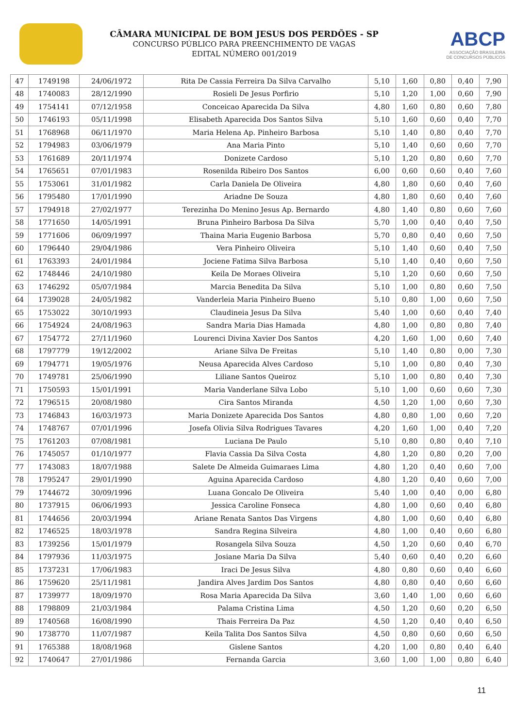CÂMARA MUNICIPAL DE BOM JESUS DOS PERDÕES - SP
CONCURSO PÚBLICO PARA PREENCHIMENTO DE VAGAS
EDITAL NÚMERO 001/2019
ABCP
ASSOCIAÇÃO BRASILEIRA
DE CONCURSOS PÚBLICOS
| 47 | 1749198 | 24/06/1972 | Rita De Cassia Ferreira Da Silva Carvalho | 5,10 | 1,60 | 0,80 | 0,40 | 7,90 |
| 48 | 1740083 | 28/12/1990 | Rosieli De Jesus Porfirio | 5,10 | 1,20 | 1,00 | 0,60 | 7,90 |
| 49 | 1754141 | 07/12/1958 | Conceicao Aparecida Da Silva | 4,80 | 1,60 | 0,80 | 0,60 | 7,80 |
| 50 | 1746193 | 05/11/1998 | Elisabeth Aparecida Dos Santos Silva | 5,10 | 1,60 | 0,60 | 0,40 | 7,70 |
| 51 | 1768968 | 06/11/1970 | Maria Helena Ap. Pinheiro Barbosa | 5,10 | 1,40 | 0,80 | 0,40 | 7,70 |
| 52 | 1794983 | 03/06/1979 | Ana Maria Pinto | 5,10 | 1,40 | 0,60 | 0,60 | 7,70 |
| 53 | 1761689 | 20/11/1974 | Donizete Cardoso | 5,10 | 1,20 | 0,80 | 0,60 | 7,70 |
| 54 | 1765651 | 07/01/1983 | Rosenilda Ribeiro Dos Santos | 6,00 | 0,60 | 0,60 | 0,40 | 7,60 |
| 55 | 1753061 | 31/01/1982 | Carla Daniela De Oliveira | 4,80 | 1,80 | 0,60 | 0,40 | 7,60 |
| 56 | 1795480 | 17/01/1990 | Ariadne De Souza | 4,80 | 1,80 | 0,60 | 0,40 | 7,60 |
| 57 | 1794918 | 27/02/1977 | Terezinha Do Menino Jesus Ap. Bernardo | 4,80 | 1,40 | 0,80 | 0,60 | 7,60 |
| 58 | 1771650 | 14/05/1991 | Bruna Pinheiro Barbosa Da Silva | 5,70 | 1,00 | 0,40 | 0,40 | 7,50 |
| 59 | 1771606 | 06/09/1997 | Thaina Maria Eugenio Barbosa | 5,70 | 0,80 | 0,40 | 0,60 | 7,50 |
| 60 | 1796440 | 29/04/1986 | Vera Pinheiro Oliveira | 5,10 | 1,40 | 0,60 | 0,40 | 7,50 |
| 61 | 1763393 | 24/01/1984 | Jociene Fatima Silva Barbosa | 5,10 | 1,40 | 0,40 | 0,60 | 7,50 |
| 62 | 1748446 | 24/10/1980 | Keila De Moraes Oliveira | 5,10 | 1,20 | 0,60 | 0,60 | 7,50 |
| 63 | 1746292 | 05/07/1984 | Marcia Benedita Da Silva | 5,10 | 1,00 | 0,80 | 0,60 | 7,50 |
| 64 | 1739028 | 24/05/1982 | Vanderleia Maria Pinheiro Bueno | 5,10 | 0,80 | 1,00 | 0,60 | 7,50 |
| 65 | 1753022 | 30/10/1993 | Claudineia Jesus Da Silva | 5,40 | 1,00 | 0,60 | 0,40 | 7,40 |
| 66 | 1754924 | 24/08/1963 | Sandra Maria Dias Hamada | 4,80 | 1,00 | 0,80 | 0,80 | 7,40 |
| 67 | 1754772 | 27/11/1960 | Lourenci Divina Xavier Dos Santos | 4,20 | 1,60 | 1,00 | 0,60 | 7,40 |
| 68 | 1797779 | 19/12/2002 | Ariane Silva De Freitas | 5,10 | 1,40 | 0,80 | 0,00 | 7,30 |
| 69 | 1794771 | 19/05/1976 | Neusa Aparecida Alves Cardoso | 5,10 | 1,00 | 0,80 | 0,40 | 7,30 |
| 70 | 1749781 | 25/06/1990 | Liliane Santos Queiroz | 5,10 | 1,00 | 0,80 | 0,40 | 7,30 |
| 71 | 1750593 | 15/01/1991 | Maria Vanderlane Silva Lobo | 5,10 | 1,00 | 0,60 | 0,60 | 7,30 |
| 72 | 1796515 | 20/08/1980 | Cira Santos Miranda | 4,50 | 1,20 | 1,00 | 0,60 | 7,30 |
| 73 | 1746843 | 16/03/1973 | Maria Donizete Aparecida Dos Santos | 4,80 | 0,80 | 1,00 | 0,60 | 7,20 |
| 74 | 1748767 | 07/01/1996 | Josefa Olivia Silva Rodrigues Tavares | 4,20 | 1,60 | 1,00 | 0,40 | 7,20 |
| 75 | 1761203 | 07/08/1981 | Luciana De Paulo | 5,10 | 0,80 | 0,80 | 0,40 | 7,10 |
| 76 | 1745057 | 01/10/1977 | Flavia Cassia Da Silva Costa | 4,80 | 1,20 | 0,80 | 0,20 | 7,00 |
| 77 | 1743083 | 18/07/1988 | Salete De Almeida Guimaraes Lima | 4,80 | 1,20 | 0,40 | 0,60 | 7,00 |
| 78 | 1795247 | 29/01/1990 | Aguina Aparecida Cardoso | 4,80 | 1,20 | 0,40 | 0,60 | 7,00 |
| 79 | 1744672 | 30/09/1996 | Luana Goncalo De Oliveira | 5,40 | 1,00 | 0,40 | 0,00 | 6,80 |
| 80 | 1737915 | 06/06/1993 | Jessica Caroline Fonseca | 4,80 | 1,00 | 0,60 | 0,40 | 6,80 |
| 81 | 1744656 | 20/03/1994 | Ariane Renata Santos Das Virgens | 4,80 | 1,00 | 0,60 | 0,40 | 6,80 |
| 82 | 1746525 | 18/03/1978 | Sandra Regina Silveira | 4,80 | 1,00 | 0,40 | 0,60 | 6,80 |
| 83 | 1739256 | 15/01/1979 | Rosangela Silva Souza | 4,50 | 1,20 | 0,60 | 0,40 | 6,70 |
| 84 | 1797936 | 11/03/1975 | Josiane Maria Da Silva | 5,40 | 0,60 | 0,40 | 0,20 | 6,60 |
| 85 | 1737231 | 17/06/1983 | Iraci De Jesus Silva | 4,80 | 0,80 | 0,60 | 0,40 | 6,60 |
| 86 | 1759620 | 25/11/1981 | Jandira Alves Jardim Dos Santos | 4,80 | 0,80 | 0,40 | 0,60 | 6,60 |
| 87 | 1739977 | 18/09/1970 | Rosa Maria Aparecida Da Silva | 3,60 | 1,40 | 1,00 | 0,60 | 6,60 |
| 88 | 1798809 | 21/03/1984 | Palama Cristina Lima | 4,50 | 1,20 | 0,60 | 0,20 | 6,50 |
| 89 | 1740568 | 16/08/1990 | Thais Ferreira Da Paz | 4,50 | 1,20 | 0,40 | 0,40 | 6,50 |
| 90 | 1738770 | 11/07/1987 | Keila Talita Dos Santos Silva | 4,50 | 0,80 | 0,60 | 0,60 | 6,50 |
| 91 | 1765388 | 18/08/1968 | Gislene Santos | 4,20 | 1,00 | 0,80 | 0,40 | 6,40 |
| 92 | 1740647 | 27/01/1986 | Fernanda Garcia | 3,60 | 1,00 | 1,00 | 0,80 | 6,40 |
11